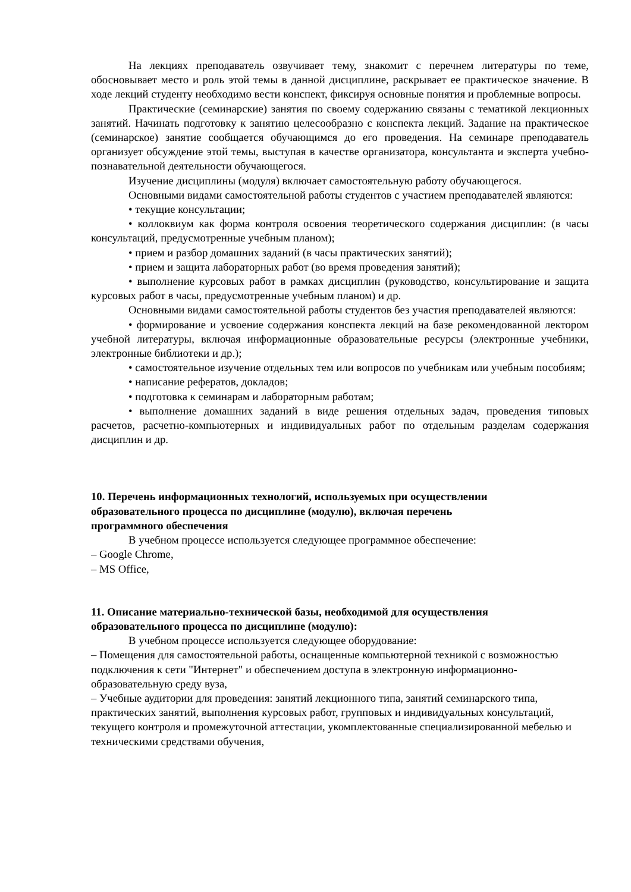На лекциях преподаватель озвучивает тему, знакомит с перечнем литературы по теме, обосновывает место и роль этой темы в данной дисциплине, раскрывает ее практическое значение. В ходе лекций студенту необходимо вести конспект, фиксируя основные понятия и проблемные вопросы.
Практические (семинарские) занятия по своему содержанию связаны с тематикой лекционных занятий. Начинать подготовку к занятию целесообразно с конспекта лекций. Задание на практическое (семинарское) занятие сообщается обучающимся до его проведения. На семинаре преподаватель организует обсуждение этой темы, выступая в качестве организатора, консультанта и эксперта учебно-познавательной деятельности обучающегося.
Изучение дисциплины (модуля) включает самостоятельную работу обучающегося.
Основными видами самостоятельной работы студентов с участием преподавателей являются:
• текущие консультации;
• коллоквиум как форма контроля освоения теоретического содержания дисциплин: (в часы консультаций, предусмотренные учебным планом);
• прием и разбор домашних заданий (в часы практических занятий);
• прием и защита лабораторных работ (во время проведения занятий);
• выполнение курсовых работ в рамках дисциплин (руководство, консультирование и защита курсовых работ в часы, предусмотренные учебным планом) и др.
Основными видами самостоятельной работы студентов без участия преподавателей являются:
• формирование и усвоение содержания конспекта лекций на базе рекомендованной лектором учебной литературы, включая информационные образовательные ресурсы (электронные учебники, электронные библиотеки и др.);
• самостоятельное изучение отдельных тем или вопросов по учебникам или учебным пособиям;
• написание рефератов, докладов;
• подготовка к семинарам и лабораторным работам;
• выполнение домашних заданий в виде решения отдельных задач, проведения типовых расчетов, расчетно-компьютерных и индивидуальных работ по отдельным разделам содержания дисциплин и др.
10. Перечень информационных технологий, используемых при осуществлении
образовательного процесса по дисциплине (модулю), включая перечень
программного обеспечения
В учебном процессе используется следующее программное обеспечение:
– Google Chrome,
– MS Office,
11. Описание материально-технической базы, необходимой для осуществления
образовательного процесса по дисциплине (модулю):
В учебном процессе используется следующее оборудование:
– Помещения для самостоятельной работы, оснащенные компьютерной техникой с возможностью подключения к сети "Интернет" и обеспечением доступа в электронную информационно-образовательную среду вуза,
– Учебные аудитории для проведения: занятий лекционного типа, занятий семинарского типа, практических занятий, выполнения курсовых работ, групповых и индивидуальных консультаций, текущего контроля и промежуточной аттестации, укомплектованные специализированной мебелью и техническими средствами обучения,